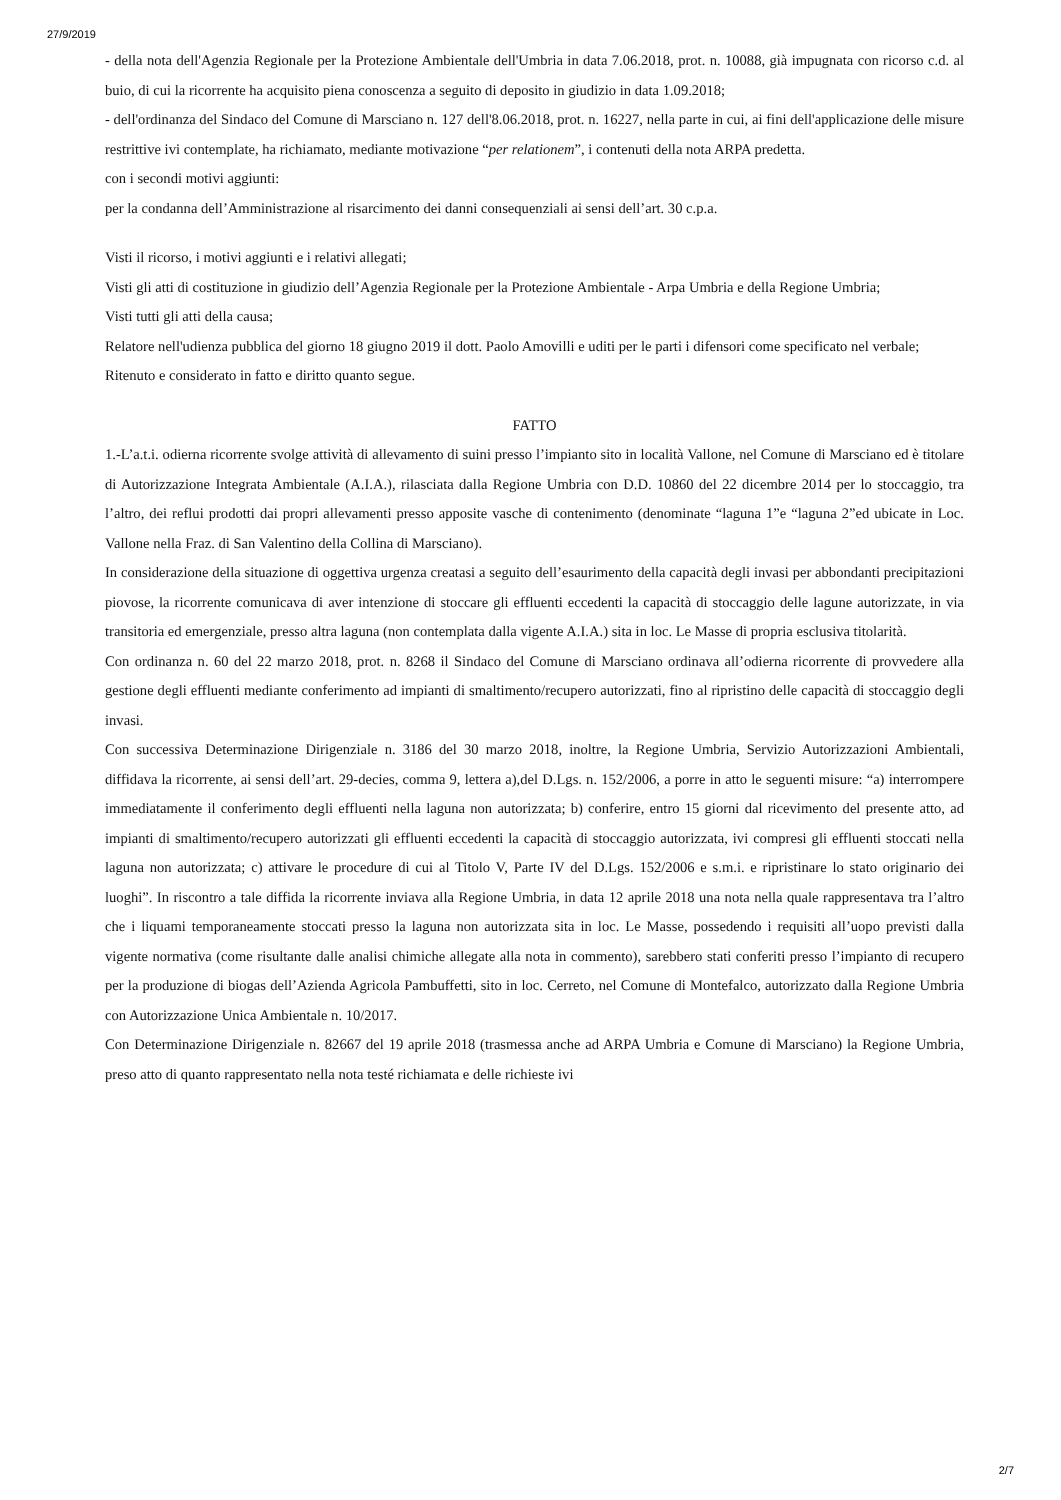27/9/2019
- della nota dell'Agenzia Regionale per la Protezione Ambientale dell'Umbria in data 7.06.2018, prot. n. 10088, già impugnata con ricorso c.d. al buio, di cui la ricorrente ha acquisito piena conoscenza a seguito di deposito in giudizio in data 1.09.2018;
- dell'ordinanza del Sindaco del Comune di Marsciano n. 127 dell'8.06.2018, prot. n. 16227, nella parte in cui, ai fini dell'applicazione delle misure restrittive ivi contemplate, ha richiamato, mediante motivazione “per relationem”, i contenuti della nota ARPA predetta.
con i secondi motivi aggiunti:
per la condanna dell’Amministrazione al risarcimento dei danni consequenziali ai sensi dell’art. 30 c.p.a.
Visti il ricorso, i motivi aggiunti e i relativi allegati;
Visti gli atti di costituzione in giudizio dell’Agenzia Regionale per la Protezione Ambientale - Arpa Umbria e della Regione Umbria;
Visti tutti gli atti della causa;
Relatore nell'udienza pubblica del giorno 18 giugno 2019 il dott. Paolo Amovilli e uditi per le parti i difensori come specificato nel verbale;
Ritenuto e considerato in fatto e diritto quanto segue.
FATTO
1.-L’a.t.i. odierna ricorrente svolge attività di allevamento di suini presso l’impianto sito in località Vallone, nel Comune di Marsciano ed è titolare di Autorizzazione Integrata Ambientale (A.I.A.), rilasciata dalla Regione Umbria con D.D. 10860 del 22 dicembre 2014 per lo stoccaggio, tra l’altro, dei reflui prodotti dai propri allevamenti presso apposite vasche di contenimento (denominate “laguna 1”e “laguna 2”ed ubicate in Loc. Vallone nella Fraz. di San Valentino della Collina di Marsciano).
In considerazione della situazione di oggettiva urgenza creatasi a seguito dell’esaurimento della capacità degli invasi per abbondanti precipitazioni piovose, la ricorrente comunicava di aver intenzione di stoccare gli effluenti eccedenti la capacità di stoccaggio delle lagune autorizzate, in via transitoria ed emergenziale, presso altra laguna (non contemplata dalla vigente A.I.A.) sita in loc. Le Masse di propria esclusiva titolarità.
Con ordinanza n. 60 del 22 marzo 2018, prot. n. 8268 il Sindaco del Comune di Marsciano ordinava all’odierna ricorrente di provvedere alla gestione degli effluenti mediante conferimento ad impianti di smaltimento/recupero autorizzati, fino al ripristino delle capacità di stoccaggio degli invasi.
Con successiva Determinazione Dirigenziale n. 3186 del 30 marzo 2018, inoltre, la Regione Umbria, Servizio Autorizzazioni Ambientali, diffidava la ricorrente, ai sensi dell’art. 29-decies, comma 9, lettera a),del D.Lgs. n. 152/2006, a porre in atto le seguenti misure: “a) interrompere immediatamente il conferimento degli effluenti nella laguna non autorizzata; b) conferire, entro 15 giorni dal ricevimento del presente atto, ad impianti di smaltimento/recupero autorizzati gli effluenti eccedenti la capacità di stoccaggio autorizzata, ivi compresi gli effluenti stoccati nella laguna non autorizzata; c) attivare le procedure di cui al Titolo V, Parte IV del D.Lgs. 152/2006 e s.m.i. e ripristinare lo stato originario dei luoghi”. In riscontro a tale diffida la ricorrente inviava alla Regione Umbria, in data 12 aprile 2018 una nota nella quale rappresentava tra l’altro che i liquami temporaneamente stoccati presso la laguna non autorizzata sita in loc. Le Masse, possedendo i requisiti all’uopo previsti dalla vigente normativa (come risultante dalle analisi chimiche allegate alla nota in commento), sarebbero stati conferiti presso l’impianto di recupero per la produzione di biogas dell’Azienda Agricola Pambuffetti, sito in loc. Cerreto, nel Comune di Montefalco, autorizzato dalla Regione Umbria con Autorizzazione Unica Ambientale n. 10/2017.
Con Determinazione Dirigenziale n. 82667 del 19 aprile 2018 (trasmessa anche ad ARPA Umbria e Comune di Marsciano) la Regione Umbria, preso atto di quanto rappresentato nella nota testé richiamata e delle richieste ivi
2/7